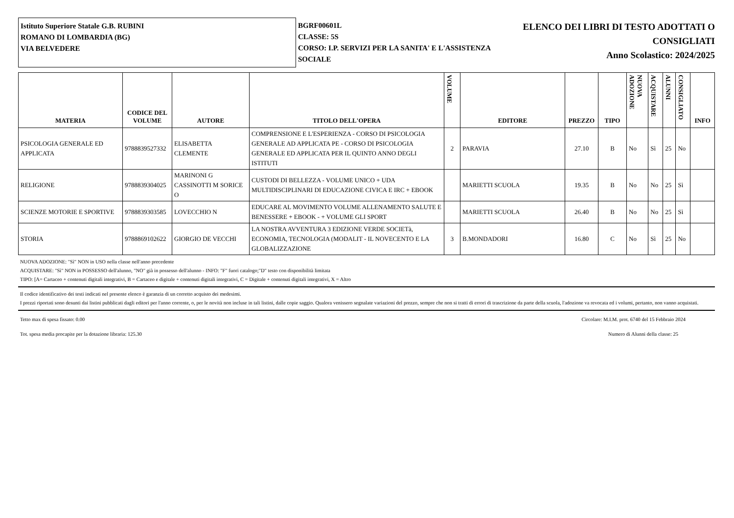Istituto Superiore Statale G.B. RUBINI
ROMANO DI LOMBARDIA (BG)
VIA BELVEDERE
BGRF00601L
CLASSE: 5S
CORSO: I.P. SERVIZI PER LA SANITA' E L'ASSISTENZA SOCIALE
ELENCO DEI LIBRI DI TESTO ADOTTATI O CONSIGLIATI
Anno Scolastico: 2024/2025
| MATERIA | CODICE DEL VOLUME | AUTORE | TITOLO DELL'OPERA | VOLUME | EDITORE | PREZZO | TIPO | NUOVA ADOZIONE | ACQUISTARE | ALUNNI | CONSIGLIATO | INFO |
| --- | --- | --- | --- | --- | --- | --- | --- | --- | --- | --- | --- | --- |
| PSICOLOGIA GENERALE ED APPLICATA | 9788839527332 | ELISABETTA CLEMENTE | COMPRENSIONE E L'ESPERIENZA - CORSO DI PSICOLOGIA GENERALE AD APPLICATA PE - CORSO DI PSICOLOGIA GENERALE ED APPLICATA PER IL QUINTO ANNO DEGLI ISTITUTI | 2 | PARAVIA | 27.10 | B | No | Sì | 25 | No | |
| RELIGIONE | 9788839304025 | MARINONI G CASSINOTTI M SORICE O | CUSTODI DI BELLEZZA - VOLUME UNICO + UDA MULTIDISCIPLINARI DI EDUCAZIONE CIVICA E IRC + EBOOK | | MARIETTI SCUOLA | 19.35 | B | No | No | 25 | Sì | |
| SCIENZE MOTORIE E SPORTIVE | 9788839303585 | LOVECCHIO N | EDUCARE AL MOVIMENTO VOLUME ALLENAMENTO SALUTE E BENESSERE + EBOOK - + VOLUME GLI SPORT | | MARIETTI SCUOLA | 26.40 | B | No | No | 25 | Sì | |
| STORIA | 9788869102622 | GIORGIO DE VECCHI | LA NOSTRA AVVENTURA 3 EDIZIONE VERDE SOCIETà, ECONOMIA, TECNOLOGIA (MODALIT - IL NOVECENTO E LA GLOBALIZZAZIONE | 3 | B.MONDADORI | 16.80 | C | No | Sì | 25 | No | |
NUOVA ADOZIONE: "Sì" NON in USO nella classe nell'anno precedente
ACQUISTARE: "Sì" NON in POSSESSO dell'alunno, "NO" già in possesso dell'alunno - INFO: "F" fuori catalogo;"D" testo con disponibilità limitata
TIPO: [A= Cartaceo + contenuti digitali integrativi, B = Cartaceo e digitale + contenuti digitali integrativi, C = Digitale + contenuti digitali integrativi, X = Altro
Il codice identificativo dei testi indicati nel presente elenco è garanzia di un corretto acquisto dei medesimi.
I prezzi riportati sono desunti dai listini pubblicati dagli editori per l'anno corrente, o, per le novità non incluse in tali listini, dalle copie saggio. Qualora venissero segnalate variazioni del prezzo, sempre che non si tratti di errori di trascrizione da parte della scuola, l'adozione va revocata ed i volumi, pertanto, non vanno acquistati.
Tetto max di spesa fissato: 0.00 Circolare: M.I.M. prot. 6740 del 15 Febbraio 2024
Tot. spesa media procapite per la dotazione libraria: 125.30 Numero di Alunni della classe: 25